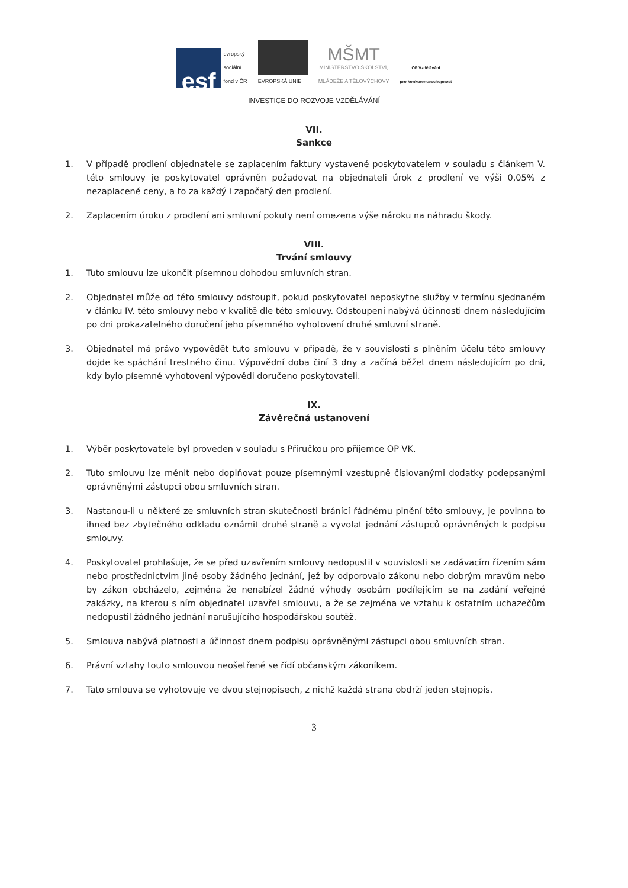esf
evropský
sociální
fond v ČR
EVROPSKÁ UNIE
MŠMT
MINISTERSTVO ŠKOLSTVÍ,
MLÁDEŽE A TĚLOVÝCHOVY
OP Vzdělávání
pro konkurenceschopnost
INVESTICE DO ROZVOJE VZDĚLÁVÁNÍ
VII.
Sankce
1. V případě prodlení objednatele se zaplacením faktury vystavené poskytovatelem v souladu s článkem V. této smlouvy je poskytovatel oprávněn požadovat na objednateli úrok z prodlení ve výši 0,05% z nezaplacené ceny, a to za každý i započatý den prodlení.
2. Zaplacením úroku z prodlení ani smluvní pokuty není omezena výše nároku na náhradu škody.
VIII.
Trvání smlouvy
1. Tuto smlouvu lze ukončit písemnou dohodou smluvních stran.
2. Objednatel může od této smlouvy odstoupit, pokud poskytovatel neposkytne služby v termínu sjednaném v článku IV. této smlouvy nebo v kvalitě dle této smlouvy. Odstoupení nabývá účinnosti dnem následujícím po dni prokazatelného doručení jeho písemného vyhotovení druhé smluvní straně.
3. Objednatel má právo vypovědět tuto smlouvu v případě, že v souvislosti s plněním účelu této smlouvy dojde ke spáchání trestného činu. Výpovědní doba činí 3 dny a začíná běžet dnem následujícím po dni, kdy bylo písemné vyhotovení výpovědi doručeno poskytovateli.
IX.
Závěrečná ustanovení
1. Výběr poskytovatele byl proveden v souladu s Příručkou pro příjemce OP VK.
2. Tuto smlouvu lze měnit nebo doplňovat pouze písemnými vzestupně číslovanými dodatky podepsanými oprávněnými zástupci obou smluvních stran.
3. Nastanou-li u některé ze smluvních stran skutečnosti bránící řádnému plnění této smlouvy, je povinna to ihned bez zbytečného odkladu oznámit druhé straně a vyvolat jednání zástupců oprávněných k podpisu smlouvy.
4. Poskytovatel prohlašuje, že se před uzavřením smlouvy nedopustil v souvislosti se zadávacím řízením sám nebo prostřednictvím jiné osoby žádného jednání, jež by odporovalo zákonu nebo dobrým mravům nebo by zákon obcházelo, zejména že nenabízel žádné výhody osobám podílejícím se na zadání veřejné zakázky, na kterou s ním objednatel uzavřel smlouvu, a že se zejména ve vztahu k ostatním uchazečům nedopustil žádného jednání narušujícího hospodářskou soutěž.
5. Smlouva nabývá platnosti a účinnost dnem podpisu oprávněnými zástupci obou smluvních stran.
6. Právní vztahy touto smlouvou neošetřené se řídí občanským zákoníkem.
7. Tato smlouva se vyhotovuje ve dvou stejnopisech, z nichž každá strana obdrží jeden stejnopis.
3